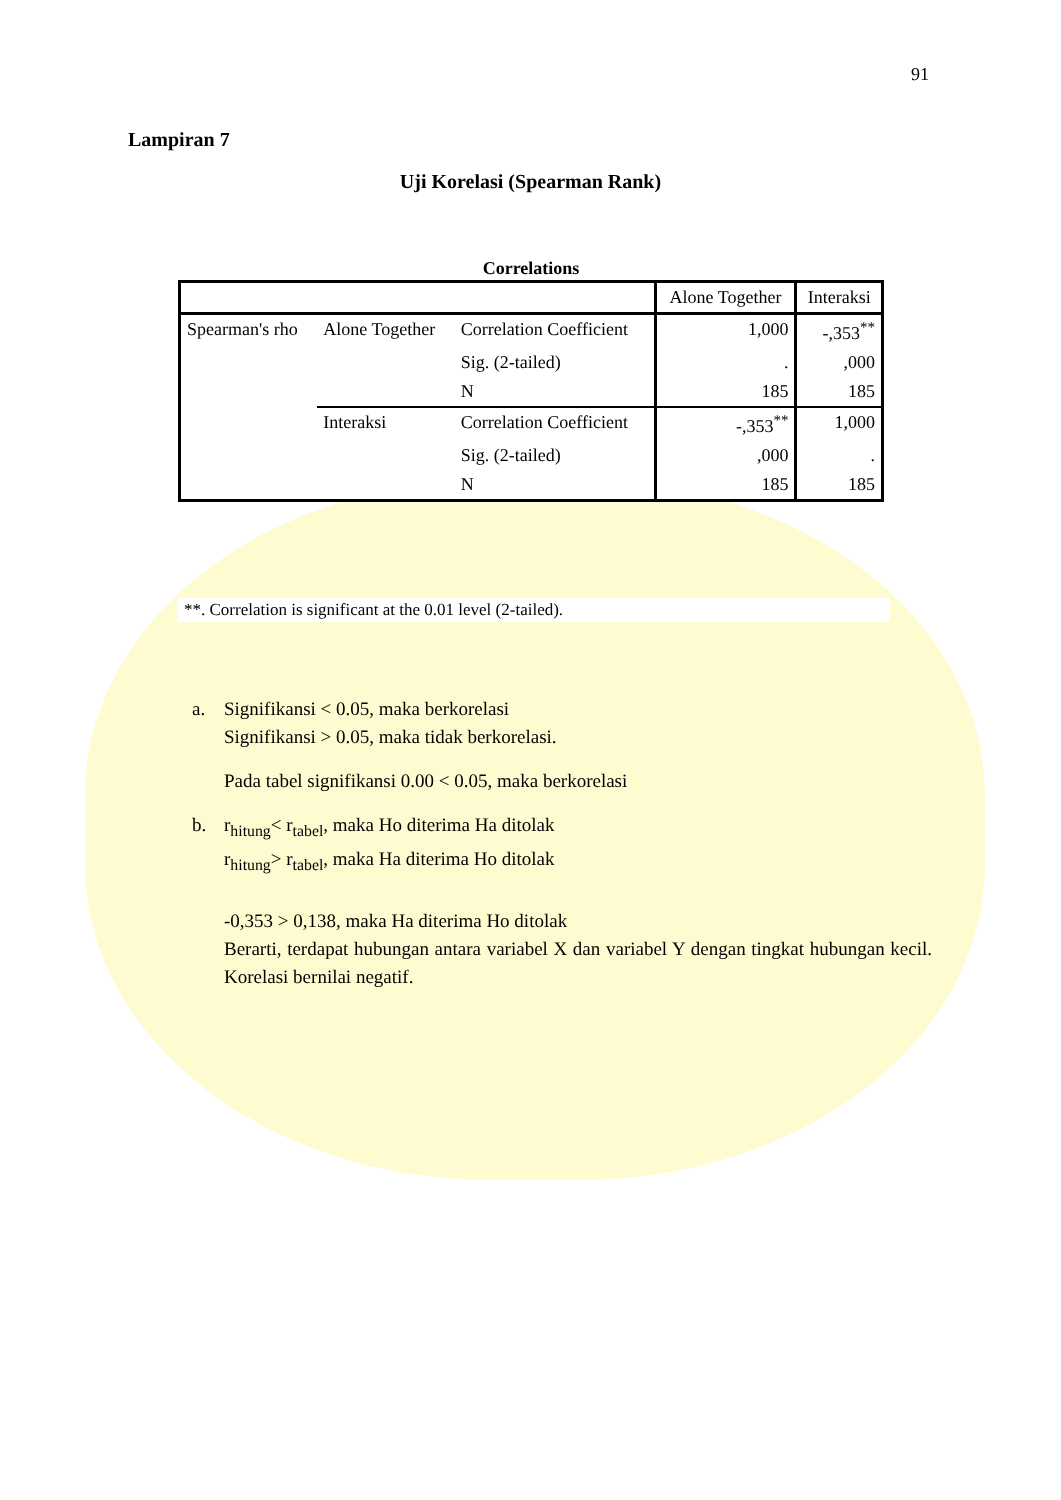91
Lampiran 7
Uji Korelasi (Spearman Rank)
Correlations
| | | | Alone Together | Interaksi |
| Spearman's rho | Alone Together | Correlation Coefficient | 1,000 | -,353<sup>**</sup> |
| | | Sig. (2-tailed) | . | ,000 |
| | | N | 185 | 185 |
| | Interaksi | Correlation Coefficient | -,353<sup>**</sup> | 1,000 |
| | | Sig. (2-tailed) | ,000 | . |
| | | N | 185 | 185 |
**. Correlation is significant at the 0.01 level (2-tailed).
a. Signifikansi < 0.05, maka berkorelasi
Signifikansi > 0.05, maka tidak berkorelasi.
Pada tabel signifikansi 0.00 < 0.05, maka berkorelasi
b. r<sub>hitung</sub>< r<sub>tabel</sub>, maka Ho diterima Ha ditolak
r<sub>hitung</sub>> r<sub>tabel</sub>, maka Ha diterima Ho ditolak
-0,353 > 0,138, maka Ha diterima Ho ditolak
Berarti, terdapat hubungan antara variabel X dan variabel Y dengan tingkat hubungan kecil. Korelasi bernilai negatif.